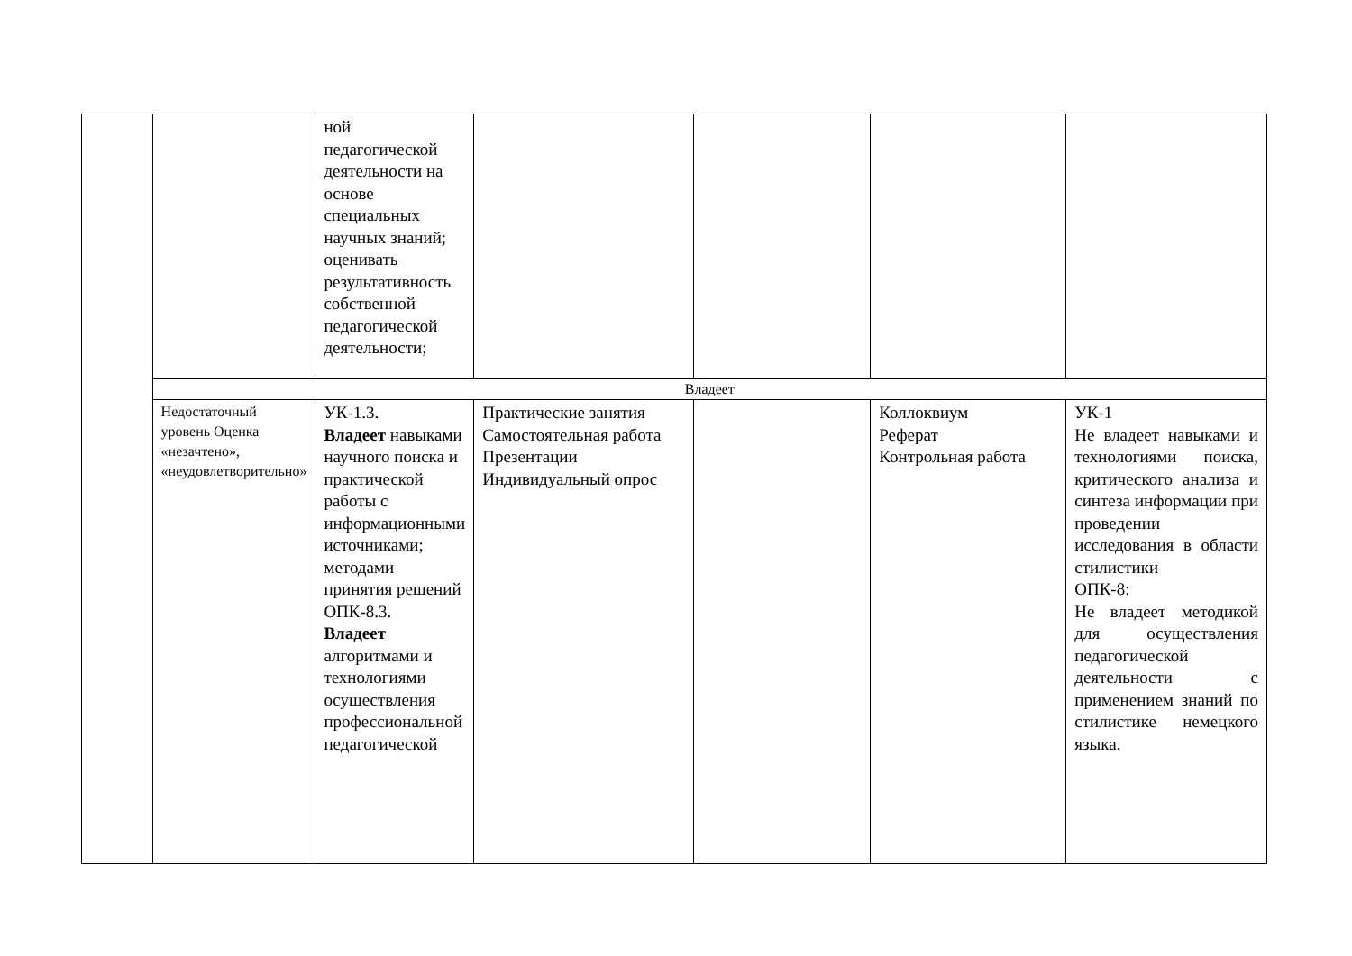| | | ной педагогической деятельности на основе специальных научных знаний; оценивать результативность собственной педагогической деятельности; | | | | |
| | Владеет | | | | | |
| | Недостаточный уровень Оценка «незачтено», «неудовлетворительно» | УК-1.3. Владеет навыками научного поиска и практической работы с информационными источниками; методами принятия решений ОПК-8.3. Владеет алгоритмами и технологиями осуществления профессиональной педагогической | Практические занятия Самостоятельная работа Презентации Индивидуальный опрос | | Коллоквиум Реферат Контрольная работа | УК-1 Не владеет навыками и технологиями поиска, критического анализа и синтеза информации при проведении исследования в области стилистики ОПК-8: Не владеет методикой для осуществления педагогической деятельности с применением знаний по стилистике немецкого языка. |